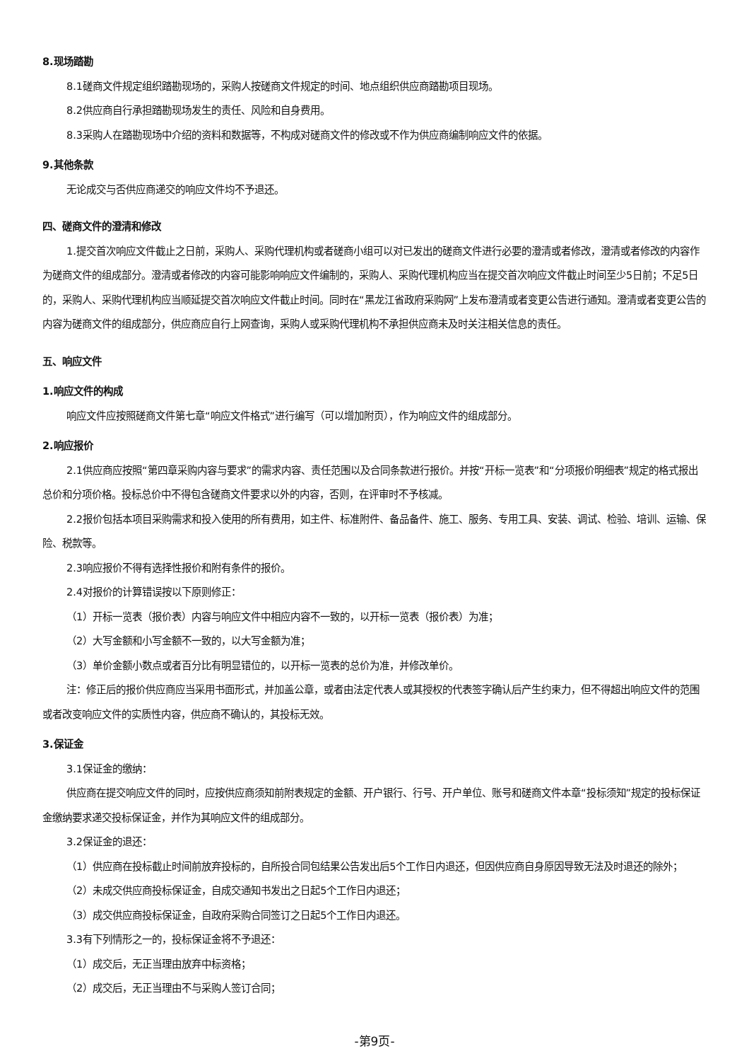8.现场踏勘
8.1磋商文件规定组织踏勘现场的，采购人按磋商文件规定的时间、地点组织供应商踏勘项目现场。
8.2供应商自行承担踏勘现场发生的责任、风险和自身费用。
8.3采购人在踏勘现场中介绍的资料和数据等，不构成对磋商文件的修改或不作为供应商编制响应文件的依据。
9.其他条款
无论成交与否供应商递交的响应文件均不予退还。
四、磋商文件的澄清和修改
1.提交首次响应文件截止之日前，采购人、采购代理机构或者磋商小组可以对已发出的磋商文件进行必要的澄清或者修改，澄清或者修改的内容作为磋商文件的组成部分。澄清或者修改的内容可能影响响应文件编制的，采购人、采购代理机构应当在提交首次响应文件截止时间至少5日前；不足5日的，采购人、采购代理机构应当顺延提交首次响应文件截止时间。同时在“黑龙江省政府采购网”上发布澄清或者变更公告进行通知。澄清或者变更公告的内容为磋商文件的组成部分，供应商应自行上网查询，采购人或采购代理机构不承担供应商未及时关注相关信息的责任。
五、响应文件
1.响应文件的构成
响应文件应按照磋商文件第七章“响应文件格式”进行编写（可以增加附页），作为响应文件的组成部分。
2.响应报价
2.1供应商应按照“第四章采购内容与要求”的需求内容、责任范围以及合同条款进行报价。并按“开标一览表”和“分项报价明细表”规定的格式报出总价和分项价格。投标总价中不得包含磋商文件要求以外的内容，否则，在评审时不予核减。
2.2报价包括本项目采购需求和投入使用的所有费用，如主件、标准附件、备品备件、施工、服务、专用工具、安装、调试、检验、培训、运输、保险、税款等。
2.3响应报价不得有选择性报价和附有条件的报价。
2.4对报价的计算错误按以下原则修正：
（1）开标一览表（报价表）内容与响应文件中相应内容不一致的，以开标一览表（报价表）为准；
（2）大写金额和小写金额不一致的，以大写金额为准；
（3）单价金额小数点或者百分比有明显错位的，以开标一览表的总价为准，并修改单价。
注：修正后的报价供应商应当采用书面形式，并加盖公章，或者由法定代表人或其授权的代表签字确认后产生约束力，但不得超出响应文件的范围或者改变响应文件的实质性内容，供应商不确认的，其投标无效。
3.保证金
3.1保证金的缴纳：
供应商在提交响应文件的同时，应按供应商须知前附表规定的金额、开户银行、行号、开户单位、账号和磋商文件本章“投标须知”规定的投标保证金缴纳要求递交投标保证金，并作为其响应文件的组成部分。
3.2保证金的退还：
（1）供应商在投标截止时间前放弃投标的，自所投合同包结果公告发出后5个工作日内退还，但因供应商自身原因导致无法及时退还的除外；
（2）未成交供应商投标保证金，自成交通知书发出之日起5个工作日内退还；
（3）成交供应商投标保证金，自政府采购合同签订之日起5个工作日内退还。
3.3有下列情形之一的，投标保证金将不予退还：
（1）成交后，无正当理由放弃中标资格；
（2）成交后，无正当理由不与采购人签订合同；
-第9页-